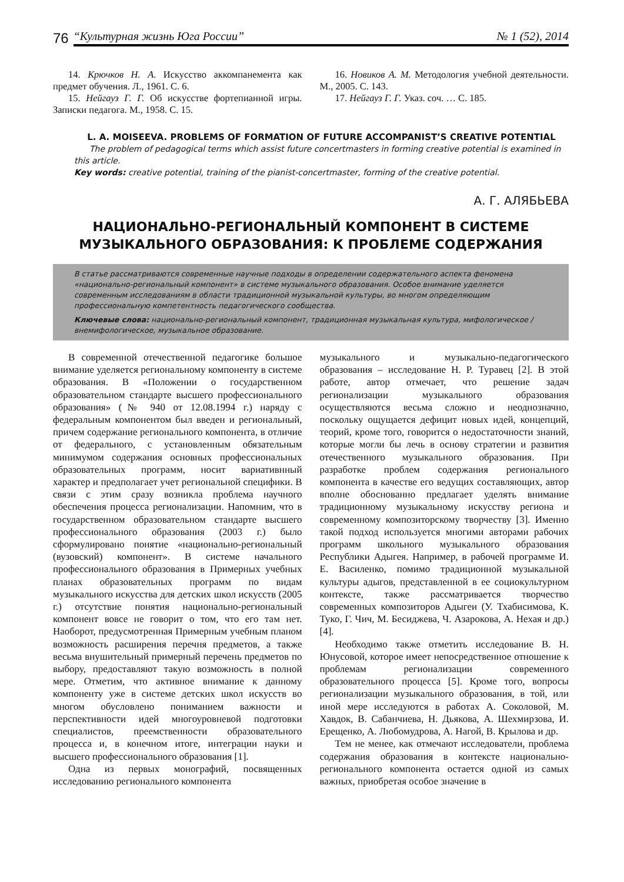76
“Культурная жизнь Юга России” № 1 (52), 2014
14. Крючков Н. А. Искусство аккомпанемента как предмет обучения. Л., 1961. С. 6.
15. Нейгауз Г. Г. Об искусстве фортепианной игры. Записки педагога. М., 1958. С. 15.
16. Новиков А. М. Методология учебной деятельности. М., 2005. С. 143.
17. Нейгауз Г. Г. Указ. соч. … С. 185.
L. A. MOISEEVA. PROBLEMS OF FORMATION OF FUTURE ACCOMPANIST’S CREATIVE POTENTIAL
The problem of pedagogical terms which assist future concertmasters in forming creative potential is examined in this article.
Key words: creative potential, training of the pianist-concertmaster, forming of the creative potential.
А. Г. АЛЯБЬЕВА
НАЦИОНАЛЬНО-РЕГИОНАЛЬНЫЙ КОМПОНЕНТ В СИСТЕМЕ
МУЗЫКАЛЬНОГО ОБРАЗОВАНИЯ: К ПРОБЛЕМЕ СОДЕРЖАНИЯ
В статье рассматриваются современные научные подходы в определении содержательного аспекта феномена «национально-региональный компонент» в системе музыкального образования. Особое внимание уделяется современным исследованиям в области традиционной музыкальной культуры, во многом определяющим профессиональную компетентность педагогического сообщества.
Ключевые слова: национально-региональный компонент, традиционная музыкальная культура, мифологическое / внемифологическое, музыкальное образование.
В современной отечественной педагогике большое внимание уделяется региональному компоненту в системе образования. В «Положении о государственном образовательном стандарте высшего профессионального образования» (№ 940 от 12.08.1994 г.) наряду с федеральным компонентом был введен и региональный, причем содержание регионального компонента, в отличие от федерального, с установленным обязательным минимумом содержания основных профессиональных образовательных программ, носит вариативнный характер и предполагает учет региональной специфики. В связи с этим сразу возникла проблема научного обеспечения процесса регионализации. Напомним, что в государственном образовательном стандарте высшего профессионального образования (2003 г.) было сформулировано понятие «национально-региональный (вузовский) компонент». В системе начального профессионального образования в Примерных учебных планах образовательных программ по видам музыкального искусства для детских школ искусств (2005 г.) отсутствие понятия национально-региональный компонент вовсе не говорит о том, что его там нет. Наоборот, предусмотренная Примерным учебным планом возможность расширения перечня предметов, а также весьма внушительный примерный перечень предметов по выбору, предоставляют такую возможность в полной мере. Отметим, что активное внимание к данному компоненту уже в системе детских школ искусств во многом обусловлено пониманием важности и перспективности идей многоуровневой подготовки специалистов, преемственности образовательного процесса и, в конечном итоге, интеграции науки и высшего профессионального образования [1].
Одна из первых монографий, посвященных исследованию регионального компонента
музыкального и музыкально-педагогического образования – исследование Н. Р. Туравец [2]. В этой работе, автор отмечает, что решение задач регионализации музыкального образования осуществляются весьма сложно и неоднозначно, поскольку ощущается дефицит новых идей, концепций, теорий, кроме того, говорится о недостаточности знаний, которые могли бы лечь в основу стратегии и развития отечественного музыкального образования. При разработке проблем содержания регионального компонента в качестве его ведущих составляющих, автор вполне обоснованно предлагает уделять внимание традиционному музыкальному искусству региона и современному композиторскому творчеству [3]. Именно такой подход используется многими авторами рабочих программ школьного музыкального образования Республики Адыгея. Например, в рабочей программе И. Е. Василенко, помимо традиционной музыкальной культуры адыгов, представленной в ее социокультурном контексте, также рассматривается творчество современных композиторов Адыгеи (У. Тхабисимова, К. Туко, Г. Чич, М. Бесиджева, Ч. Азарокова, А. Нехая и др.) [4].
Необходимо также отметить исследование В. Н. Юнусовой, которое имеет непосредственное отношение к проблемам регионализации современного образовательного процесса [5]. Кроме того, вопросы регионализации музыкального образования, в той, или иной мере исследуются в работах А. Соколовой, М. Хавдок, В. Сабанчиева, Н. Дьякова, А. Шехмирзова, И. Ерещенко, А. Любомудрова, А. Нагой, В. Крылова и др.
Тем не менее, как отмечают исследователи, проблема содержания образования в контексте национально-регионального компонента остается одной из самых важных, приобретая особое значение в